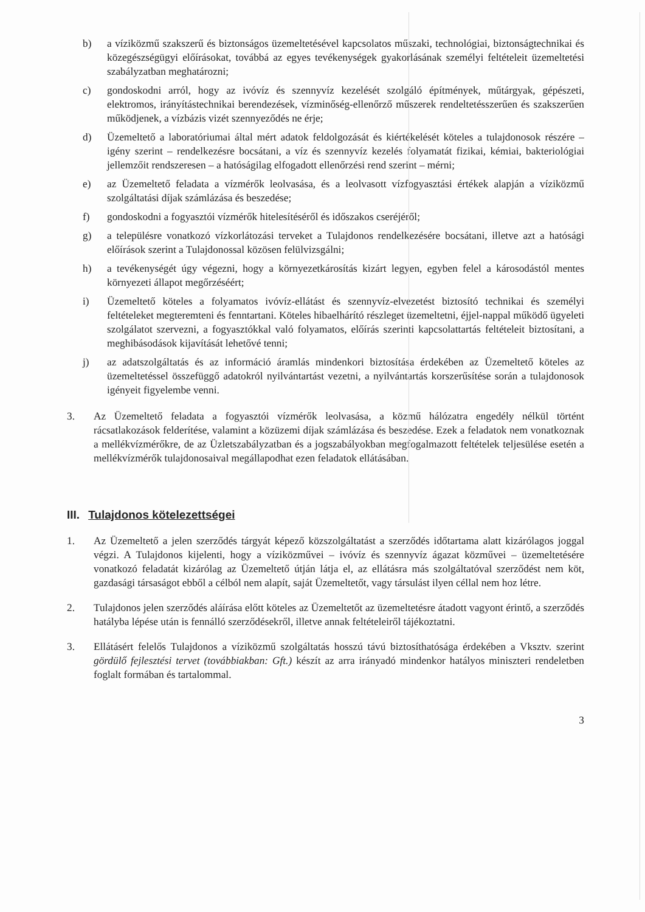b) a víziközmű szakszerű és biztonságos üzemeltetésével kapcsolatos műszaki, technológiai, biztonságtechnikai és közegészségügyi előírásokat, továbbá az egyes tevékenységek gyakorlásának személyi feltételeit üzemeltetési szabályzatban meghatározni;
c) gondoskodni arról, hogy az ivóvíz és szennyvíz kezelését szolgáló építmények, műtárgyak, gépészeti, elektromos, irányítástechnikai berendezések, vízminőség-ellenőrző műszerek rendeltetésszerűen és szakszerűen működjenek, a vízbázis vizét szennyeződés ne érje;
d) Üzemeltető a laboratóriumai által mért adatok feldolgozását és kiértékelését köteles a tulajdonosok részére – igény szerint – rendelkezésre bocsátani, a víz és szennyvíz kezelés folyamatát fizikai, kémiai, bakteriológiai jellemzőit rendszeresen – a hatóságilag elfogadott ellenőrzési rend szerint – mérni;
e) az Üzemeltető feladata a vízmérők leolvasása, és a leolvasott vízfogyasztási értékek alapján a víziközmű szolgáltatási díjak számlázása és beszedése;
f) gondoskodni a fogyasztói vízmérők hitelesítéséről és időszakos cseréjéről;
g) a településre vonatkozó vízkorlátozási terveket a Tulajdonos rendelkezésére bocsátani, illetve azt a hatósági előírások szerint a Tulajdonossal közösen felülvizsgálni;
h) a tevékenységét úgy végezni, hogy a környezetkárosítás kizárt legyen, egyben felel a károsodástól mentes környezeti állapot megőrzéséért;
i) Üzemeltető köteles a folyamatos ivóvíz-ellátást és szennyvíz-elvezetést biztosító technikai és személyi feltételeket megteremteni és fenntartani. Köteles hibaelhárító részleget üzemeltetni, éjjel-nappal működő ügyeleti szolgálatot szervezni, a fogyasztókkal való folyamatos, előírás szerinti kapcsolattartás feltételeit biztosítani, a meghibásodások kijavítását lehetővé tenni;
j) az adatszolgáltatás és az információ áramlás mindenkori biztosítása érdekében az Üzemeltető köteles az üzemeltetéssel összefüggő adatokról nyilvántartást vezetni, a nyilvántartás korszerűsítése során a tulajdonosok igényeit figyelembe venni.
3. Az Üzemeltető feladata a fogyasztói vízmérők leolvasása, a közmű hálózatra engedély nélkül történt rácsatlakozások felderítése, valamint a közüzemi díjak számlázása és beszedése. Ezek a feladatok nem vonatkoznak a mellékvízmérőkre, de az Üzletszabályzatban és a jogszabályokban megfogalmazott feltételek teljesülése esetén a mellékvízmérők tulajdonosaival megállapodhat ezen feladatok ellátásában.
III. Tulajdonos kötelezettségei
1. Az Üzemeltető a jelen szerződés tárgyát képező közszolgáltatást a szerződés időtartama alatt kizárólagos joggal végzi. A Tulajdonos kijelenti, hogy a víziközművei – ivóvíz és szennyvíz ágazat közművei – üzemeltetésére vonatkozó feladatát kizárólag az Üzemeltető útján látja el, az ellátásra más szolgáltatóval szerződést nem köt, gazdasági társaságot ebből a célból nem alapít, saját Üzemeltetőt, vagy társulást ilyen céllal nem hoz létre.
2. Tulajdonos jelen szerződés aláírása előtt köteles az Üzemeltetőt az üzemeltetésre átadott vagyont érintő, a szerződés hatályba lépése után is fennálló szerződésekről, illetve annak feltételeiről tájékoztatni.
3. Ellátásért felelős Tulajdonos a víziközmű szolgáltatás hosszú távú biztosíthatósága érdekében a Vksztv. szerint gördülő fejlesztési tervet (továbbiakban: Gft.) készít az arra irányadó mindenkor hatályos miniszteri rendeletben foglalt formában és tartalommal.
3